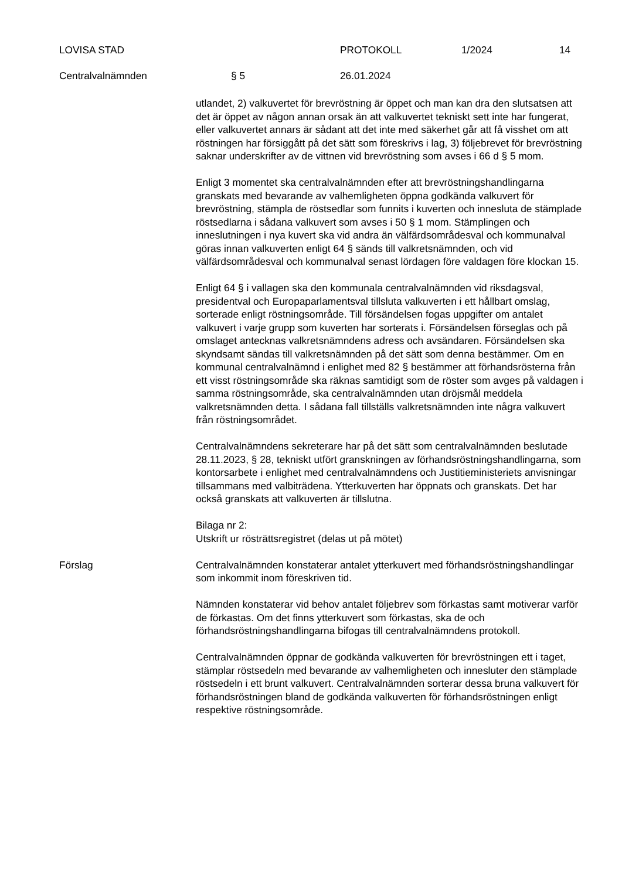LOVISA STAD PROTOKOLL 1/2024 14
Centralvalnämnden § 5 26.01.2024
utlandet, 2) valkuvertet för brevröstning är öppet och man kan dra den slutsatsen att det är öppet av någon annan orsak än att valkuvertet tekniskt sett inte har fungerat, eller valkuvertet annars är sådant att det inte med säkerhet går att få visshet om att röstningen har försiggått på det sätt som föreskrivs i lag, 3) följebrevet för brevröstning saknar underskrifter av de vittnen vid brevröstning som avses i 66 d § 5 mom.
Enligt 3 momentet ska centralvalnämnden efter att brevröstningshandlingarna granskats med bevarande av valhemligheten öppna godkända valkuvert för brevröstning, stämpla de röstsedlar som funnits i kuverten och innesluta de stämplade röstsedlarna i sådana valkuvert som avses i 50 § 1 mom. Stämplingen och inneslutningen i nya kuvert ska vid andra än välfärdsområdesval och kommunalval göras innan valkuverten enligt 64 § sänds till valkretsnämnden, och vid välfärdsområdesval och kommunalval senast lördagen före valdagen före klockan 15.
Enligt 64 § i vallagen ska den kommunala centralvalnämnden vid riksdagsval, presidentval och Europaparlamentsval tillsluta valkuverten i ett hållbart omslag, sorterade enligt röstningsområde. Till försändelsen fogas uppgifter om antalet valkuvert i varje grupp som kuverten har sorterats i. Försändelsen förseglas och på omslaget antecknas valkretsnämndens adress och avsändaren. Försändelsen ska skyndsamt sändas till valkretsnämnden på det sätt som denna bestämmer. Om en kommunal centralvalnämnd i enlighet med 82 § bestämmer att förhandsrösterna från ett visst röstningsområde ska räknas samtidigt som de röster som avges på valdagen i samma röstningsområde, ska centralvalnämnden utan dröjsmål meddela valkretsnämnden detta. I sådana fall tillställs valkretsnämnden inte några valkuvert från röstningsområdet.
Centralvalnämndens sekreterare har på det sätt som centralvalnämnden beslutade 28.11.2023, § 28, tekniskt utfört granskningen av förhandsröstningshandlingarna, som kontorsarbete i enlighet med centralvalnämndens och Justitieministeriets anvisningar tillsammans med valbiträdena. Ytterkuverten har öppnats och granskats. Det har också granskats att valkuverten är tillslutna.
Bilaga nr 2:
Utskrift ur rösträttsregistret (delas ut på mötet)
Förslag Centralvalnämnden konstaterar antalet ytterkuvert med förhandsröstningshandlingar som inkommit inom föreskriven tid.
Nämnden konstaterar vid behov antalet följebrev som förkastas samt motiverar varför de förkastas. Om det finns ytterkuvert som förkastas, ska de och förhandsröstningshandlingarna bifogas till centralvalnämndens protokoll.
Centralvalnämnden öppnar de godkända valkuverten för brevröstningen ett i taget, stämplar röstsedeln med bevarande av valhemligheten och innesluter den stämplade röstsedeln i ett brunt valkuvert. Centralvalnämnden sorterar dessa bruna valkuvert för förhandsröstningen bland de godkända valkuverten för förhandsröstningen enligt respektive röstningsområde.